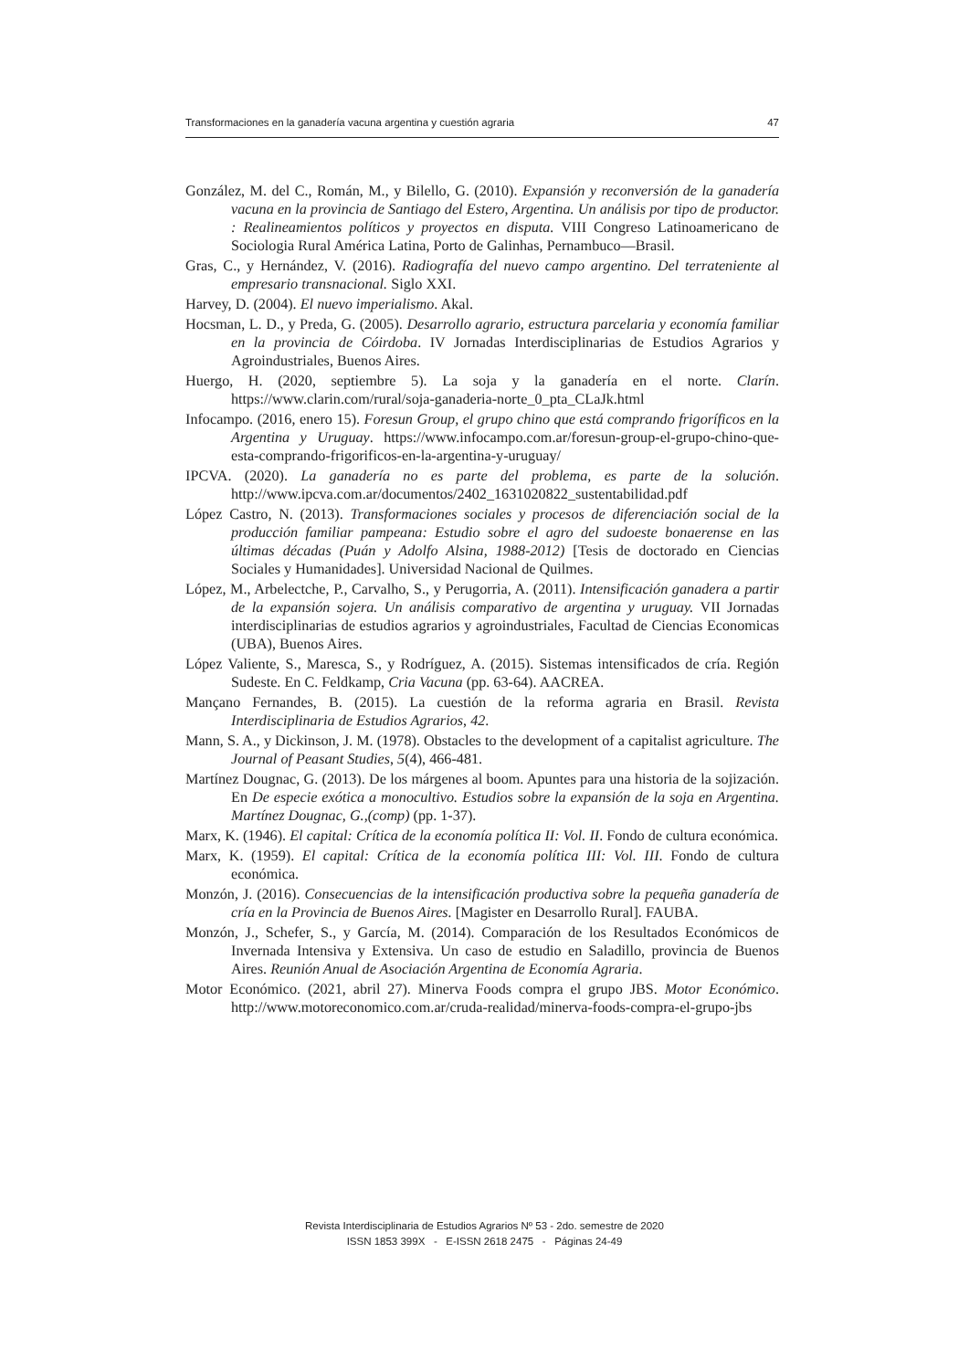Transformaciones en la ganadería vacuna argentina y cuestión agraria 47
González, M. del C., Román, M., y Bilello, G. (2010). Expansión y reconversión de la ganadería vacuna en la provincia de Santiago del Estero, Argentina. Un análisis por tipo de productor. : Realineamientos políticos y proyectos en disputa. VIII Congreso Latinoamericano de Sociologia Rural América Latina, Porto de Galinhas, Pernambuco—Brasil.
Gras, C., y Hernández, V. (2016). Radiografía del nuevo campo argentino. Del terrateniente al empresario transnacional. Siglo XXI.
Harvey, D. (2004). El nuevo imperialismo. Akal.
Hocsman, L. D., y Preda, G. (2005). Desarrollo agrario, estructura parcelaria y economía familiar en la provincia de Cóirdoba. IV Jornadas Interdisciplinarias de Estudios Agrarios y Agroindustriales, Buenos Aires.
Huergo, H. (2020, septiembre 5). La soja y la ganadería en el norte. Clarín. https://www.clarin.com/rural/soja-ganaderia-norte_0_pta_CLaJk.html
Infocampo. (2016, enero 15). Foresun Group, el grupo chino que está comprando frigoríficos en la Argentina y Uruguay. https://www.infocampo.com.ar/foresun-group-el-grupo-chino-que-esta-comprando-frigorificos-en-la-argentina-y-uruguay/
IPCVA. (2020). La ganadería no es parte del problema, es parte de la solución. http://www.ipcva.com.ar/documentos/2402_1631020822_sustentabilidad.pdf
López Castro, N. (2013). Transformaciones sociales y procesos de diferenciación social de la producción familiar pampeana: Estudio sobre el agro del sudoeste bonaerense en las últimas décadas (Puán y Adolfo Alsina, 1988-2012) [Tesis de doctorado en Ciencias Sociales y Humanidades]. Universidad Nacional de Quilmes.
López, M., Arbelectche, P., Carvalho, S., y Perugorria, A. (2011). Intensificación ganadera a partir de la expansión sojera. Un análisis comparativo de argentina y uruguay. VII Jornadas interdisciplinarias de estudios agrarios y agroindustriales, Facultad de Ciencias Economicas (UBA), Buenos Aires.
López Valiente, S., Maresca, S., y Rodríguez, A. (2015). Sistemas intensificados de cría. Región Sudeste. En C. Feldkamp, Cria Vacuna (pp. 63-64). AACREA.
Mançano Fernandes, B. (2015). La cuestión de la reforma agraria en Brasil. Revista Interdisciplinaria de Estudios Agrarios, 42.
Mann, S. A., y Dickinson, J. M. (1978). Obstacles to the development of a capitalist agriculture. The Journal of Peasant Studies, 5(4), 466-481.
Martínez Dougnac, G. (2013). De los márgenes al boom. Apuntes para una historia de la sojización. En De especie exótica a monocultivo. Estudios sobre la expansión de la soja en Argentina. Martínez Dougnac, G.,(comp) (pp. 1-37).
Marx, K. (1946). El capital: Crítica de la economía política II: Vol. II. Fondo de cultura económica.
Marx, K. (1959). El capital: Crítica de la economía política III: Vol. III. Fondo de cultura económica.
Monzón, J. (2016). Consecuencias de la intensificación productiva sobre la pequeña ganadería de cría en la Provincia de Buenos Aires. [Magister en Desarrollo Rural]. FAUBA.
Monzón, J., Schefer, S., y García, M. (2014). Comparación de los Resultados Económicos de Invernada Intensiva y Extensiva. Un caso de estudio en Saladillo, provincia de Buenos Aires. Reunión Anual de Asociación Argentina de Economía Agraria.
Motor Económico. (2021, abril 27). Minerva Foods compra el grupo JBS. Motor Económico. http://www.motoreconomico.com.ar/cruda-realidad/minerva-foods-compra-el-grupo-jbs
Revista Interdisciplinaria de Estudios Agrarios Nº 53 - 2do. semestre de 2020
ISSN 1853 399X - E-ISSN 2618 2475 - Páginas 24-49